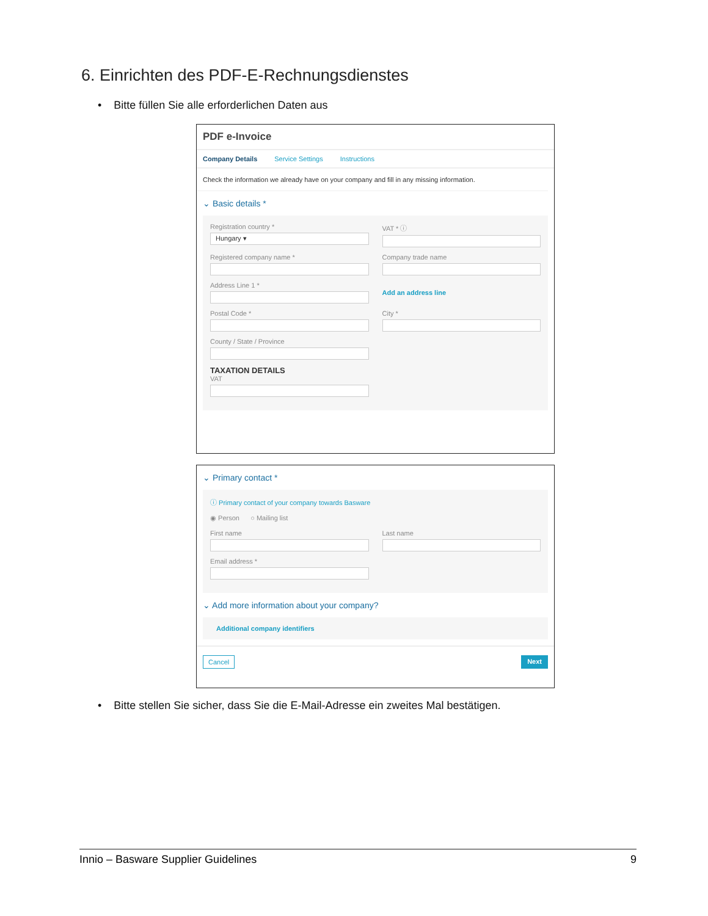6. Einrichten des PDF-E-Rechnungsdienstes
• Bitte füllen Sie alle erforderlichen Daten aus
PDF e-Invoice
Company Details Service Settings Instructions
Check the information we already have on your company and fill in any missing information.
⌄ Basic details *
Registration country *
Hungary ▾
VAT * ⓘ
Registered company name * Company trade name
Address Line 1 *
Add an address line
Postal Code * City *
County / State / Province
TAXATION DETAILS
VAT
⌄ Primary contact *
ⓘ Primary contact of your company towards Basware
◉ Person ○ Mailing list
First name Last name
Email address *
⌄ Add more information about your company?
Additional company identifiers
Cancel Next
• Bitte stellen Sie sicher, dass Sie die E-Mail-Adresse ein zweites Mal bestätigen.
Innio – Basware Supplier Guidelines 9